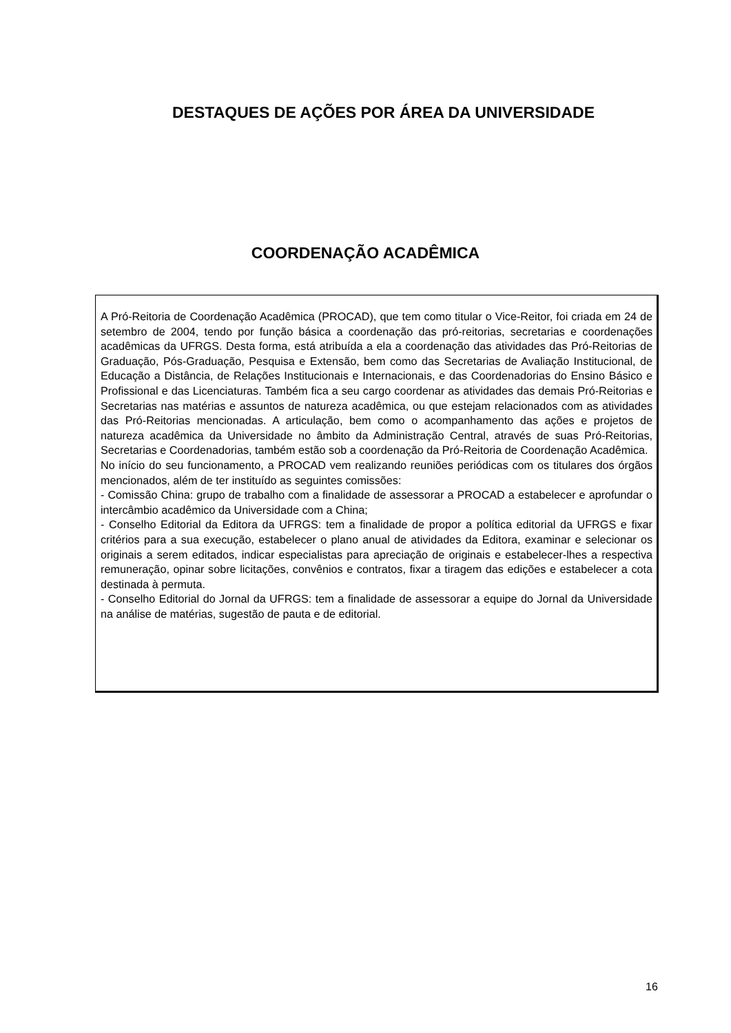DESTAQUES DE AÇÕES POR ÁREA DA UNIVERSIDADE
COORDENAÇÃO ACADÊMICA
A Pró-Reitoria de Coordenação Acadêmica (PROCAD), que tem como titular o Vice-Reitor, foi criada em 24 de setembro de 2004, tendo por função básica a coordenação das pró-reitorias, secretarias e coordenações acadêmicas da UFRGS. Desta forma, está atribuída a ela a coordenação das atividades das Pró-Reitorias de Graduação, Pós-Graduação, Pesquisa e Extensão, bem como das Secretarias de Avaliação Institucional, de Educação a Distância, de Relações Institucionais e Internacionais, e das Coordenadorias do Ensino Básico e Profissional e das Licenciaturas. Também fica a seu cargo coordenar as atividades das demais Pró-Reitorias e Secretarias nas matérias e assuntos de natureza acadêmica, ou que estejam relacionados com as atividades das Pró-Reitorias mencionadas. A articulação, bem como o acompanhamento das ações e projetos de natureza acadêmica da Universidade no âmbito da Administração Central, através de suas Pró-Reitorias, Secretarias e Coordenadorias, também estão sob a coordenação da Pró-Reitoria de Coordenação Acadêmica.
No início do seu funcionamento, a PROCAD vem realizando reuniões periódicas com os titulares dos órgãos mencionados, além de ter instituído as seguintes comissões:
- Comissão China: grupo de trabalho com a finalidade de assessorar a PROCAD a estabelecer e aprofundar o intercâmbio acadêmico da Universidade com a China;
- Conselho Editorial da Editora da UFRGS: tem a finalidade de propor a política editorial da UFRGS e fixar critérios para a sua execução, estabelecer o plano anual de atividades da Editora, examinar e selecionar os originais a serem editados, indicar especialistas para apreciação de originais e estabelecer-lhes a respectiva remuneração, opinar sobre licitações, convênios e contratos, fixar a tiragem das edições e estabelecer a cota destinada à permuta.
- Conselho Editorial do Jornal da UFRGS: tem a finalidade de assessorar a equipe do Jornal da Universidade na análise de matérias, sugestão de pauta e de editorial.
16